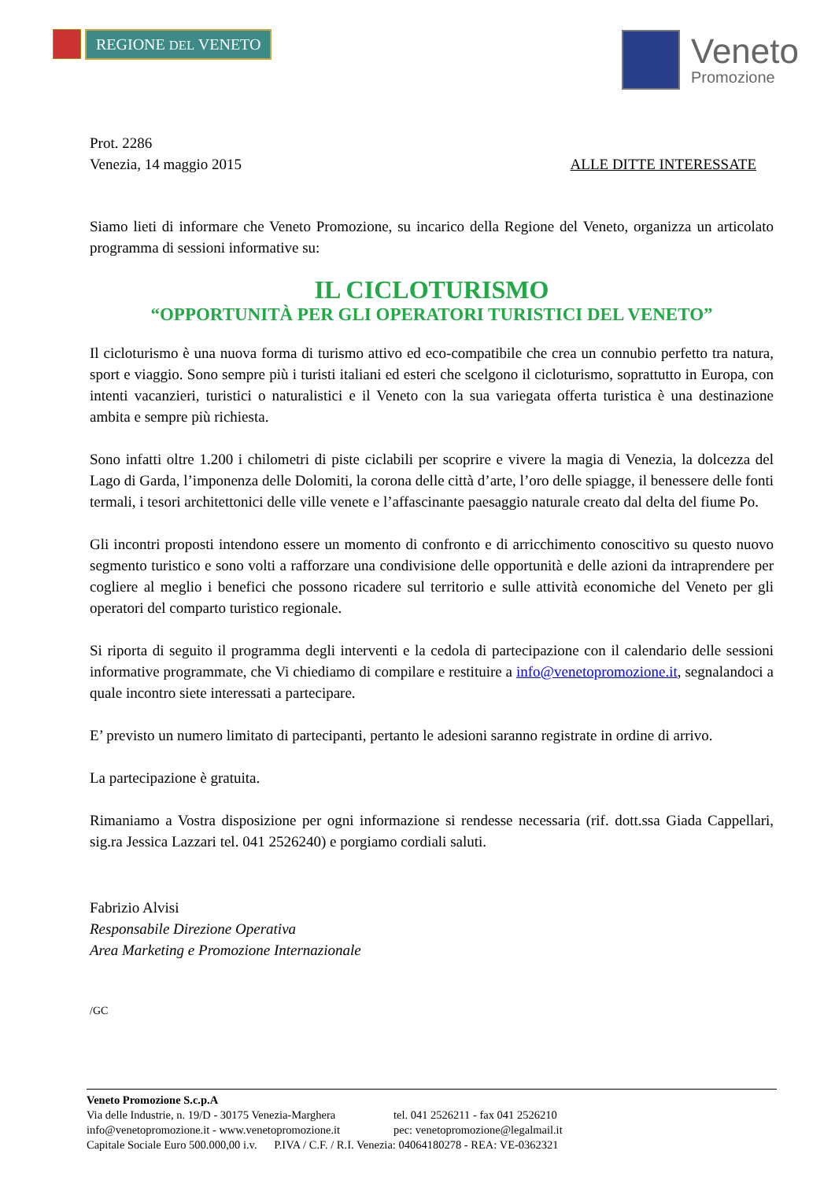REGIONE DEL VENETO
Veneto
Promozione
Prot. 2286
Venezia, 14 maggio 2015 ALLE DITTE INTERESSATE
Siamo lieti di informare che Veneto Promozione, su incarico della Regione del Veneto, organizza un articolato programma di sessioni informative su:
IL CICLOTURISMO
“OPPORTUNITÀ PER GLI OPERATORI TURISTICI DEL VENETO”
Il cicloturismo è una nuova forma di turismo attivo ed eco-compatibile che crea un connubio perfetto tra natura, sport e viaggio. Sono sempre più i turisti italiani ed esteri che scelgono il cicloturismo, soprattutto in Europa, con intenti vacanzieri, turistici o naturalistici e il Veneto con la sua variegata offerta turistica è una destinazione ambita e sempre più richiesta.
Sono infatti oltre 1.200 i chilometri di piste ciclabili per scoprire e vivere la magia di Venezia, la dolcezza del Lago di Garda, l’imponenza delle Dolomiti, la corona delle città d’arte, l’oro delle spiagge, il benessere delle fonti termali, i tesori architettonici delle ville venete e l’affascinante paesaggio naturale creato dal delta del fiume Po.
Gli incontri proposti intendono essere un momento di confronto e di arricchimento conoscitivo su questo nuovo segmento turistico e sono volti a rafforzare una condivisione delle opportunità e delle azioni da intraprendere per cogliere al meglio i benefici che possono ricadere sul territorio e sulle attività economiche del Veneto per gli operatori del comparto turistico regionale.
Si riporta di seguito il programma degli interventi e la cedola di partecipazione con il calendario delle sessioni informative programmate, che Vi chiediamo di compilare e restituire a info@venetopromozione.it, segnalandoci a quale incontro siete interessati a partecipare.
E’ previsto un numero limitato di partecipanti, pertanto le adesioni saranno registrate in ordine di arrivo.
La partecipazione è gratuita.
Rimaniamo a Vostra disposizione per ogni informazione si rendesse necessaria (rif. dott.ssa Giada Cappellari, sig.ra Jessica Lazzari tel. 041 2526240) e porgiamo cordiali saluti.
Fabrizio Alvisi
Responsabile Direzione Operativa
Area Marketing e Promozione Internazionale
/GC
Veneto Promozione S.c.p.A
Via delle Industrie, n. 19/D - 30175 Venezia-Marghera tel. 041 2526211 - fax 041 2526210
info@venetopromozione.it - www.venetopromozione.it pec: venetopromozione@legalmail.it
Capitale Sociale Euro 500.000,00 i.v. P.IVA / C.F. / R.I. Venezia: 04064180278 - REA: VE-0362321